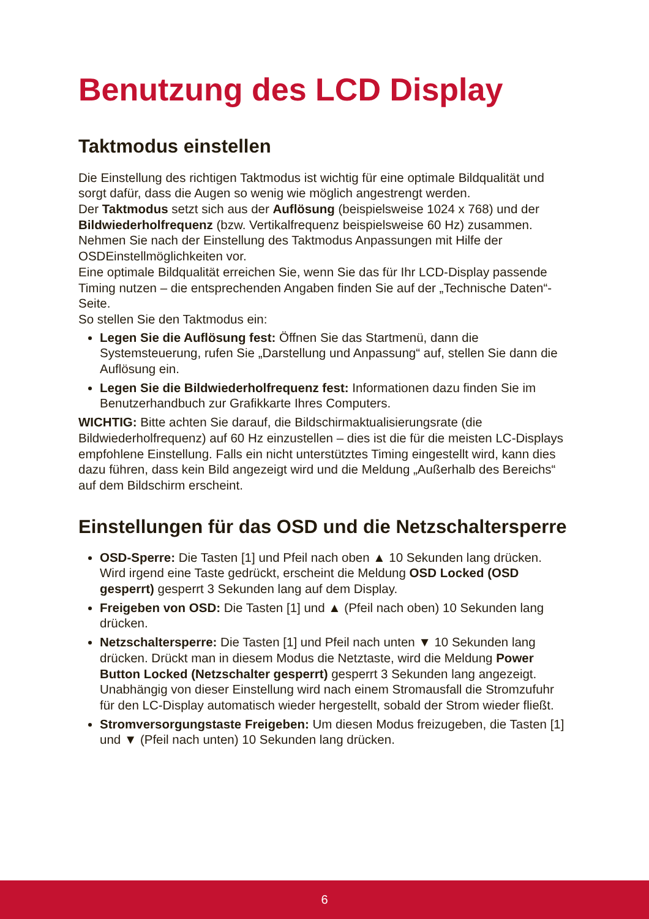Benutzung des LCD Display
Taktmodus einstellen
Die Einstellung des richtigen Taktmodus ist wichtig für eine optimale Bildqualität und sorgt dafür, dass die Augen so wenig wie möglich angestrengt werden.
Der Taktmodus setzt sich aus der Auflösung (beispielsweise 1024 x 768) und der Bildwiederholfrequenz (bzw. Vertikalfrequenz beispielsweise 60 Hz) zusammen. Nehmen Sie nach der Einstellung des Taktmodus Anpassungen mit Hilfe der OSDEinstellmöglichkeiten vor.
Eine optimale Bildqualität erreichen Sie, wenn Sie das für Ihr LCD-Display passende Timing nutzen – die entsprechenden Angaben finden Sie auf der „Technische Daten“-Seite.
So stellen Sie den Taktmodus ein:
Legen Sie die Auflösung fest: Öffnen Sie das Startmenü, dann die Systemsteuerung, rufen Sie „Darstellung und Anpassung“ auf, stellen Sie dann die Auflösung ein.
Legen Sie die Bildwiederholfrequenz fest: Informationen dazu finden Sie im Benutzerhandbuch zur Grafikkarte Ihres Computers.
WICHTIG: Bitte achten Sie darauf, die Bildschirmaktualisierungsrate (die Bildwiederholfrequenz) auf 60 Hz einzustellen – dies ist die für die meisten LC-Displays empfohlene Einstellung. Falls ein nicht unterstütztes Timing eingestellt wird, kann dies dazu führen, dass kein Bild angezeigt wird und die Meldung „Außerhalb des Bereichs“ auf dem Bildschirm erscheint.
Einstellungen für das OSD und die Netzschaltersperre
OSD-Sperre: Die Tasten [1] und Pfeil nach oben ▲ 10 Sekunden lang drücken. Wird irgend eine Taste gedrückt, erscheint die Meldung OSD Locked (OSD gesperrt) gesperrt 3 Sekunden lang auf dem Display.
Freigeben von OSD: Die Tasten [1] und ▲ (Pfeil nach oben) 10 Sekunden lang drücken.
Netzschaltersperre: Die Tasten [1] und Pfeil nach unten ▼ 10 Sekunden lang drücken. Drückt man in diesem Modus die Netztaste, wird die Meldung Power Button Locked (Netzschalter gesperrt) gesperrt 3 Sekunden lang angezeigt. Unabhängig von dieser Einstellung wird nach einem Stromausfall die Stromzufuhr für den LC-Display automatisch wieder hergestellt, sobald der Strom wieder fließt.
Stromversorgungstaste Freigeben: Um diesen Modus freizugeben, die Tasten [1] und ▼ (Pfeil nach unten) 10 Sekunden lang drücken.
6